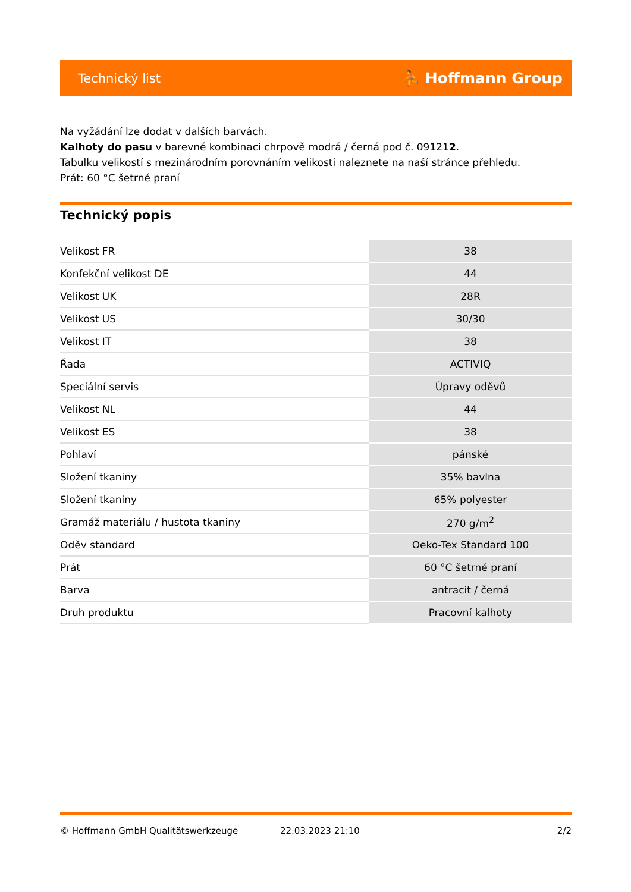Technický list ⛹ Hoffmann Group
Na vyžádání lze dodat v dalších barvách.
Kalhoty do pasu v barevné kombinaci chrpově modrá / černá pod č. 091212.
Tabulku velikostí s mezinárodním porovnáním velikostí naleznete na naší stránce přehledu.
Prát: 60 °C šetrné praní
Technický popis
| Velikost FR | 38 |
| Konfekční velikost DE | 44 |
| Velikost UK | 28R |
| Velikost US | 30/30 |
| Velikost IT | 38 |
| Řada | ACTIVIQ |
| Speciální servis | Úpravy oděvů |
| Velikost NL | 44 |
| Velikost ES | 38 |
| Pohlaví | pánské |
| Složení tkaniny | 35% bavlna |
| Složení tkaniny | 65% polyester |
| Gramáž materiálu / hustota tkaniny | 270 g/m<sup>2</sup> |
| Oděv standard | Oeko-Tex Standard 100 |
| Prát | 60 °C šetrné praní |
| Barva | antracit / černá |
| Druh produktu | Pracovní kalhoty |
© Hoffmann GmbH Qualitätswerkzeuge 22.03.2023 21:10 2/2